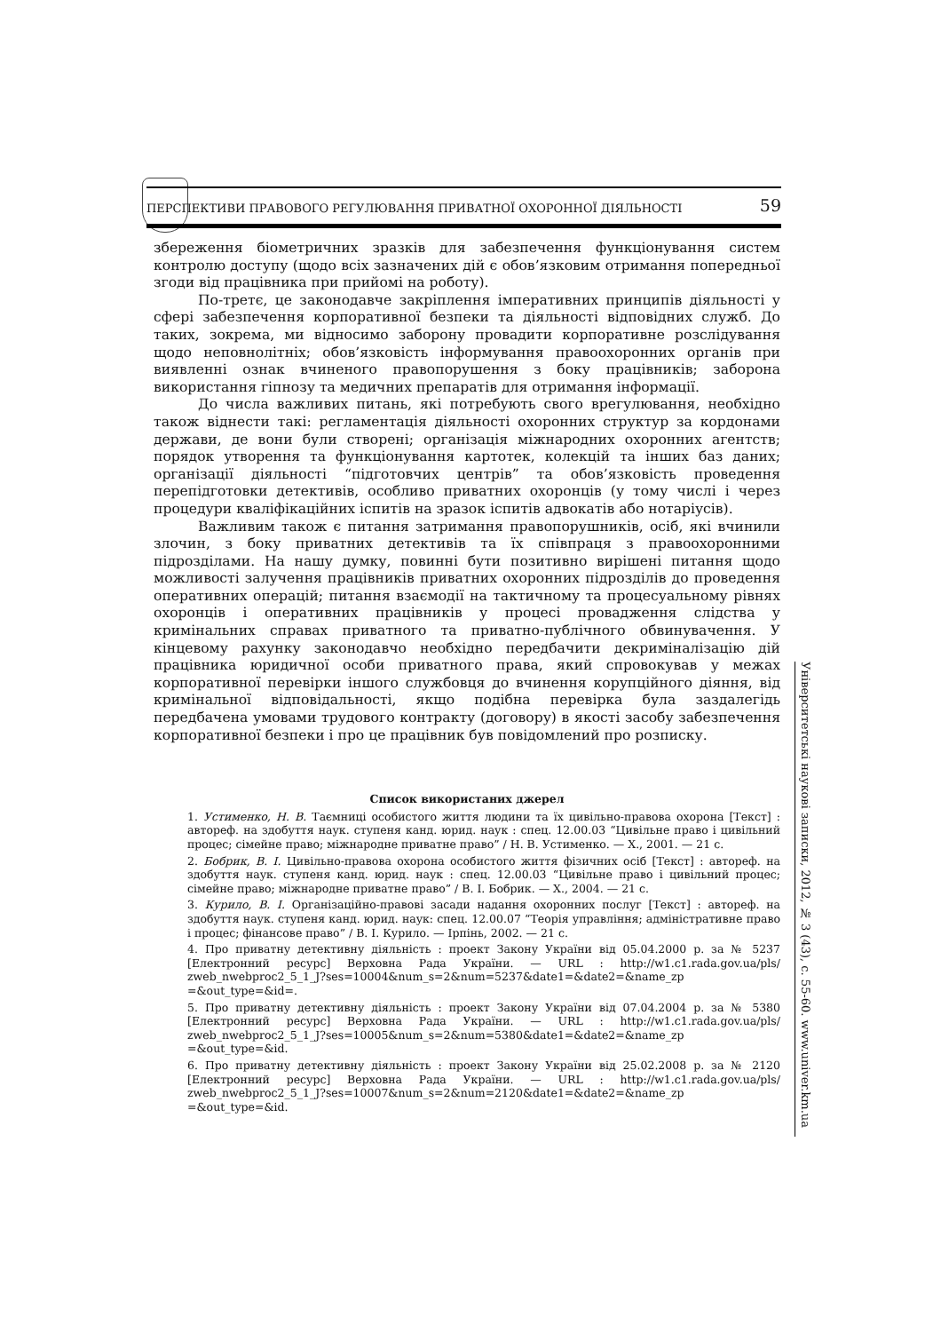ПЕРСПЕКТИВИ ПРАВОВОГО РЕГУЛЮВАННЯ ПРИВАТНОЇ ОХОРОННОЇ ДІЯЛЬНОСТІ 59
збереження біометричних зразків для забезпечення функціонування систем контролю доступу (щодо всіх зазначених дій є обов’язковим отримання попередньої згоди від працівника при прийомі на роботу).
По-третє, це законодавче закріплення імперативних принципів діяльності у сфері забезпечення корпоративної безпеки та діяльності відповідних служб. До таких, зокрема, ми відносимо заборону провадити корпоративне розслідування щодо неповнолітніх; обов’язковість інформування правоохоронних органів при виявленні ознак вчиненого правопорушення з боку працівників; заборона використання гіпнозу та медичних препаратів для отримання інформації.
До числа важливих питань, які потребують свого врегулювання, необхідно також віднести такі: регламентація діяльності охоронних структур за кордонами держави, де вони були створені; організація міжнародних охоронних агентств; порядок утворення та функціонування картотек, колекцій та інших баз даних; організації діяльності “підготовчих центрів” та обов’язковість проведення перепідготовки детективів, особливо приватних охоронців (у тому числі і через процедури кваліфікаційних іспитів на зразок іспитів адвокатів або нотаріусів).
Важливим також є питання затримання правопорушників, осіб, які вчинили злочин, з боку приватних детективів та їх співпраця з правоохоронними підрозділами. На нашу думку, повинні бути позитивно вирішені питання щодо можливості залучення працівників приватних охоронних підрозділів до проведення оперативних операцій; питання взаємодії на тактичному та процесуальному рівнях охоронців і оперативних працівників у процесі провадження слідства у кримінальних справах приватного та приватно-публічного обвинувачення. У кінцевому рахунку законодавчо необхідно передбачити декриміналізацію дій працівника юридичної особи приватного права, який спровокував у межах корпоративної перевірки іншого службовця до вчинення корупційного діяння, від кримінальної відповідальності, якщо подібна перевірка була заздалегідь передбачена умовами трудового контракту (договору) в якості засобу забезпечення корпоративної безпеки і про це працівник був повідомлений про розписку.
Список використаних джерел
1. Устименко, Н. В. Таємниці особистого життя людини та їх цивільно-правова охорона [Текст] : автореф. на здобуття наук. ступеня канд. юрид. наук : спец. 12.00.03 “Цивільне право і цивільний процес; сімейне право; міжнародне приватне право” / Н. В. Устименко. — Х., 2001. — 21 с.
2. Бобрик, В. І. Цивільно-правова охорона особистого життя фізичних осіб [Текст] : автореф. на здобуття наук. ступеня канд. юрид. наук : спец. 12.00.03 “Цивільне право і цивільний процес; сімейне право; міжнародне приватне право” / В. І. Бобрик. — Х., 2004. — 21 с.
3. Курило, В. І. Організаційно-правові засади надання охоронних послуг [Текст] : автореф. на здобуття наук. ступеня канд. юрид. наук: спец. 12.00.07 “Теорія управління; адміністративне право і процес; фінансове право” / В. І. Курило. — Ірпінь, 2002. — 21 с.
4. Про приватну детективну діяльність : проект Закону України від 05.04.2000 р. за № 5237 [Електронний ресурс] Верховна Рада України. — URL : http://w1.c1.rada.gov.ua/pls/ zweb_nwebproc2_5_1_J?ses=10004&num_s=2&num=5237&date1=&date2=&name_zp =&out_type=&id=.
5. Про приватну детективну діяльність : проект Закону України від 07.04.2004 р. за № 5380 [Електронний ресурс] Верховна Рада України. — URL : http://w1.c1.rada.gov.ua/pls/ zweb_nwebproc2_5_1_J?ses=10005&num_s=2&num=5380&date1=&date2=&name_zp =&out_type=&id.
6. Про приватну детективну діяльність : проект Закону України від 25.02.2008 р. за № 2120 [Електронний ресурс] Верховна Рада України. — URL : http://w1.c1.rada.gov.ua/pls/ zweb_nwebproc2_5_1_J?ses=10007&num_s=2&num=2120&date1=&date2=&name_zp =&out_type=&id.
Університетські наукові записки, 2012, № 3 (43), с. 55-60. www.univer.km.ua